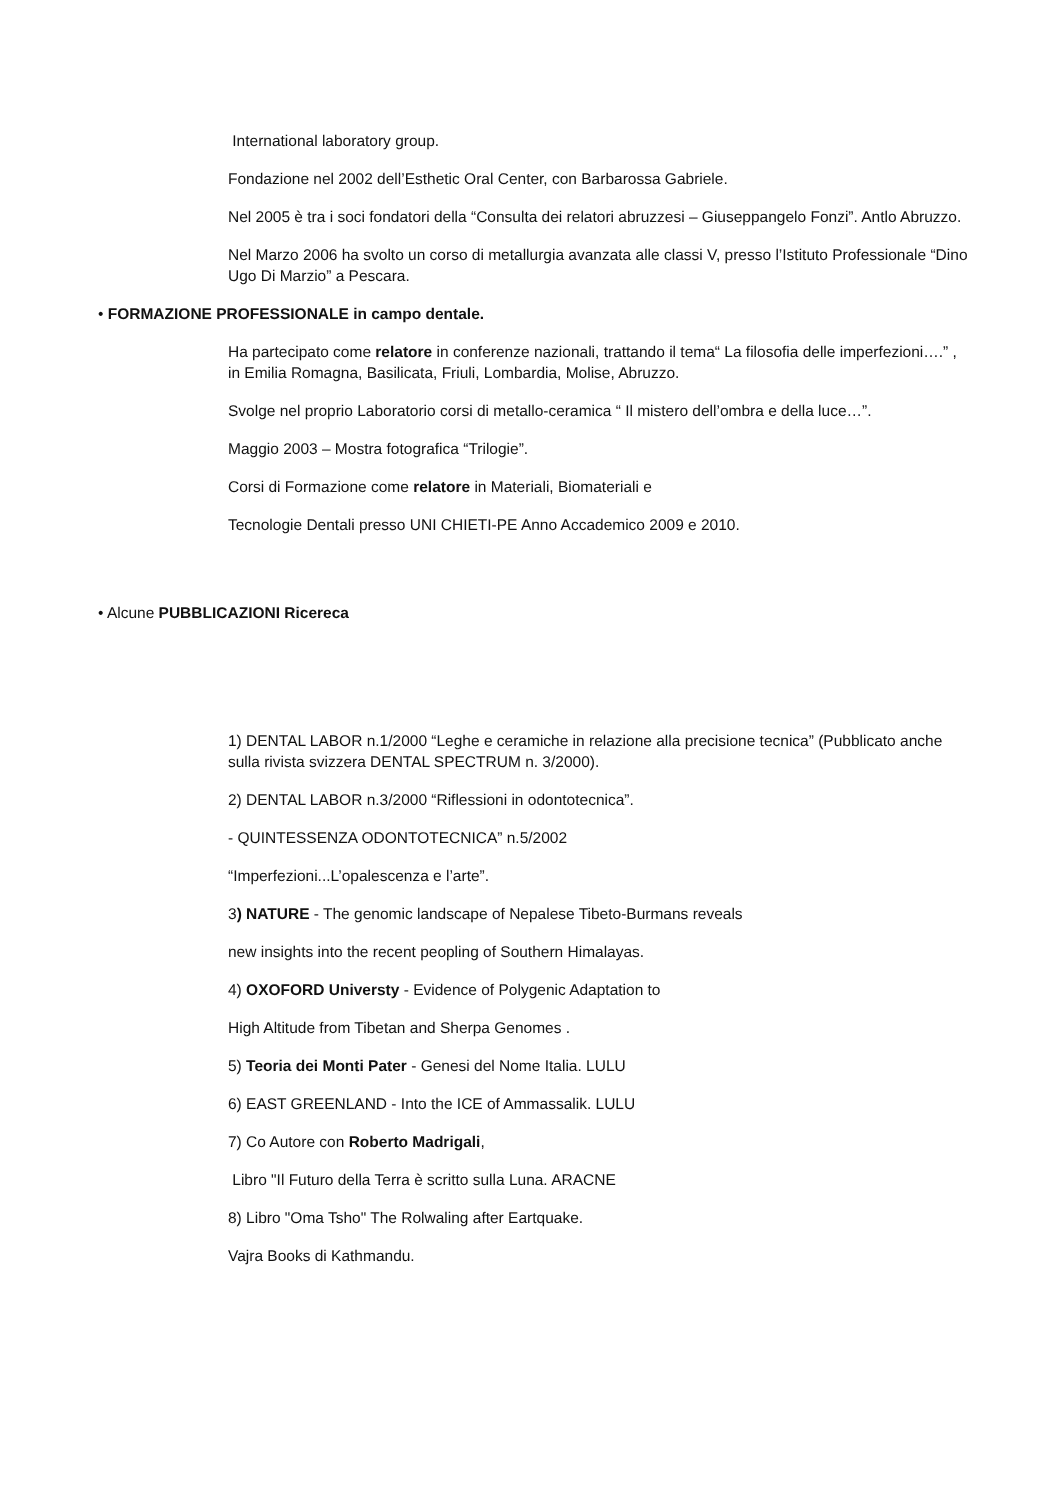International laboratory group.
Fondazione nel 2002 dell’Esthetic Oral Center, con Barbarossa Gabriele.
Nel 2005 è tra i soci fondatori della “Consulta dei relatori abruzzesi – Giuseppangelo Fonzi”. Antlo Abruzzo.
Nel Marzo 2006 ha svolto un corso di metallurgia avanzata alle classi V, presso l’Istituto Professionale “Dino Ugo Di Marzio” a Pescara.
• FORMAZIONE PROFESSIONALE in campo dentale.
Ha partecipato come relatore in conferenze nazionali, trattando il tema“ La filosofia delle imperfezioni….” , in Emilia Romagna, Basilicata, Friuli, Lombardia, Molise, Abruzzo.
Svolge nel proprio Laboratorio corsi di metallo-ceramica “ Il mistero dell’ombra e della luce…”.
Maggio 2003 – Mostra fotografica “Trilogie”.
Corsi di Formazione come relatore in Materiali, Biomateriali e
Tecnologie Dentali presso UNI CHIETI-PE Anno Accademico 2009 e 2010.
• Alcune PUBBLICAZIONI Ricereca
1) DENTAL LABOR n.1/2000 “Leghe e ceramiche in relazione alla precisione tecnica” (Pubblicato anche sulla rivista svizzera DENTAL SPECTRUM n. 3/2000).
2) DENTAL LABOR n.3/2000 “Riflessioni in odontotecnica”.
- QUINTESSENZA ODONTOTECNICA” n.5/2002
“Imperfezioni...L’opalescenza e l’arte”.
3) NATURE - The genomic landscape of Nepalese Tibeto-Burmans reveals
new insights into the recent peopling of Southern Himalayas.
4) OXOFORD Universty - Evidence of Polygenic Adaptation to
High Altitude from Tibetan and Sherpa Genomes .
5) Teoria dei Monti Pater - Genesi del Nome Italia. LULU
6) EAST GREENLAND - Into the ICE of Ammassalik. LULU
7) Co Autore con Roberto Madrigali,
Libro "Il Futuro della Terra è scritto sulla Luna. ARACNE
8) Libro "Oma Tsho" The Rolwaling after Eartquake.
Vajra Books di Kathmandu.